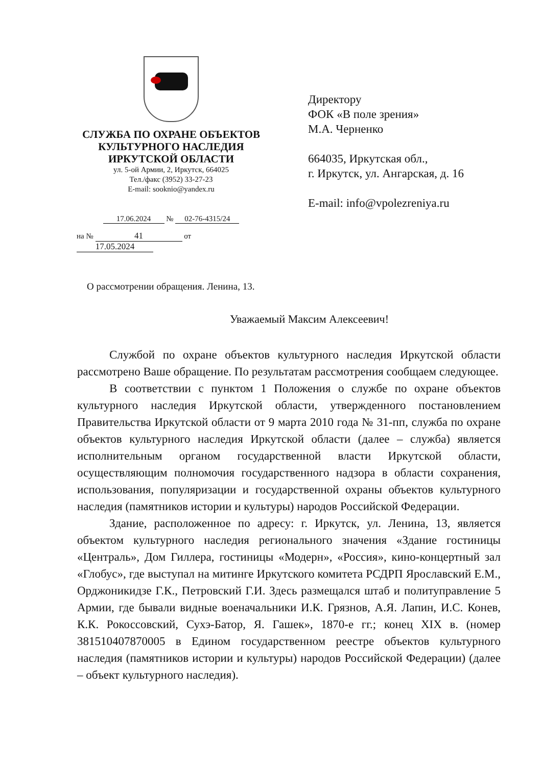СЛУЖБА ПО ОХРАНЕ ОБЪЕКТОВ
КУЛЬТУРНОГО НАСЛЕДИЯ
ИРКУТСКОЙ ОБЛАСТИ
ул. 5-ой Армии, 2, Иркутск, 664025
Тел./факс (3952) 33-27-23
E-mail: sooknio@yandex.ru
17.06.2024 № 02-76-4315/24
на № 41 от 17.05.2024
Директору
ФОК «В поле зрения»
М.А. Черненко
664035, Иркутская обл.,
г. Иркутск, ул. Ангарская, д. 16
E-mail: info@vpolezreniya.ru
О рассмотрении обращения. Ленина, 13.
Уважаемый Максим Алексеевич!
Службой по охране объектов культурного наследия Иркутской области рассмотрено Ваше обращение. По результатам рассмотрения сообщаем следующее.
В соответствии с пунктом 1 Положения о службе по охране объектов культурного наследия Иркутской области, утвержденного постановлением Правительства Иркутской области от 9 марта 2010 года № 31-пп, служба по охране объектов культурного наследия Иркутской области (далее – служба) является исполнительным органом государственной власти Иркутской области, осуществляющим полномочия государственного надзора в области сохранения, использования, популяризации и государственной охраны объектов культурного наследия (памятников истории и культуры) народов Российской Федерации.
Здание, расположенное по адресу: г. Иркутск, ул. Ленина, 13, является объектом культурного наследия регионального значения «Здание гостиницы «Централь», Дом Гиллера, гостиницы «Модерн», «Россия», кино-концертный зал «Глобус», где выступал на митинге Иркутского комитета РСДРП Ярославский Е.М., Орджоникидзе Г.К., Петровский Г.И. Здесь размещался штаб и политуправление 5 Армии, где бывали видные военачальники И.К. Грязнов, А.Я. Лапин, И.С. Конев, К.К. Рокоссовский, Сухэ-Батор, Я. Гашек», 1870-е гг.; конец XIX в. (номер 381510407870005 в Едином государственном реестре объектов культурного наследия (памятников истории и культуры) народов Российской Федерации) (далее – объект культурного наследия).